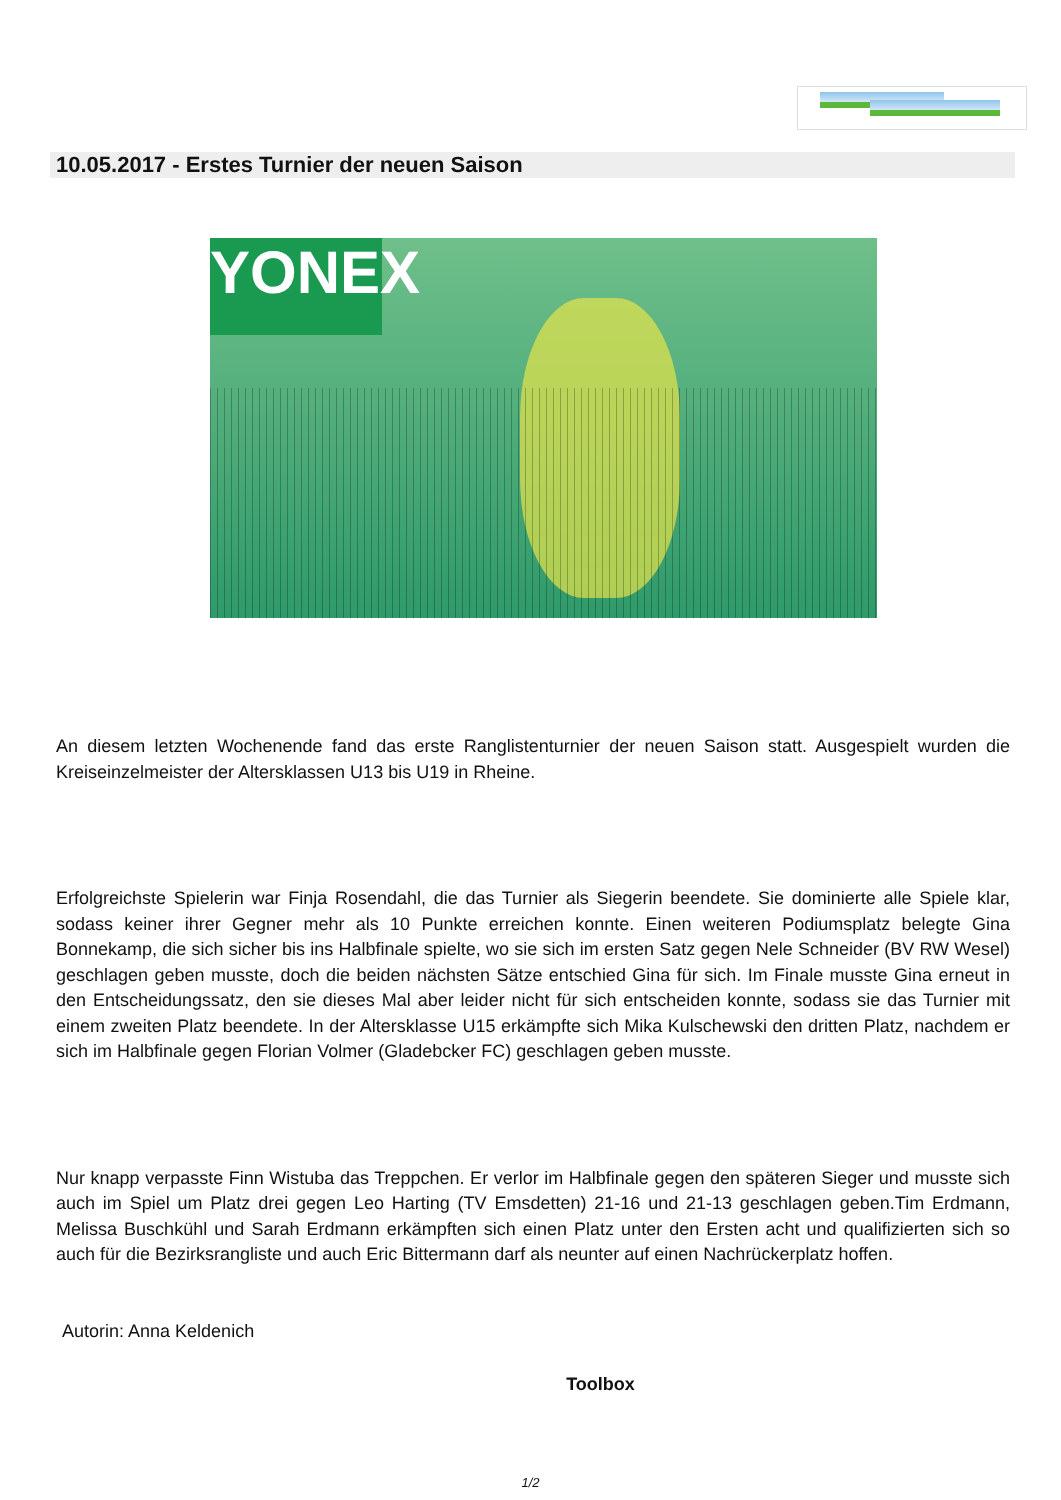10.05.2017 - Erstes Turnier der neuen Saison
YONEX
An diesem letzten Wochenende fand das erste Ranglistenturnier der neuen Saison statt. Ausgespielt wurden die Kreiseinzelmeister der Altersklassen U13 bis U19 in Rheine.
Erfolgreichste Spielerin war Finja Rosendahl, die das Turnier als Siegerin beendete. Sie dominierte alle Spiele klar, sodass keiner ihrer Gegner mehr als 10 Punkte erreichen konnte. Einen weiteren Podiumsplatz belegte Gina Bonnekamp, die sich sicher bis ins Halbfinale spielte, wo sie sich im ersten Satz gegen Nele Schneider (BV RW Wesel) geschlagen geben musste, doch die beiden nächsten Sätze entschied Gina für sich. Im Finale musste Gina erneut in den Entscheidungssatz, den sie dieses Mal aber leider nicht für sich entscheiden konnte, sodass sie das Turnier mit einem zweiten Platz beendete. In der Altersklasse U15 erkämpfte sich Mika Kulschewski den dritten Platz, nachdem er sich im Halbfinale gegen Florian Volmer (Gladebcker FC) geschlagen geben musste.
Nur knapp verpasste Finn Wistuba das Treppchen. Er verlor im Halbfinale gegen den späteren Sieger und musste sich auch im Spiel um Platz drei gegen Leo Harting (TV Emsdetten) 21-16 und 21-13 geschlagen geben.Tim Erdmann, Melissa Buschkühl und Sarah Erdmann erkämpften sich einen Platz unter den Ersten acht und qualifizierten sich so auch für die Bezirksrangliste und auch Eric Bittermann darf als neunter auf einen Nachrückerplatz hoffen.
Autorin: Anna Keldenich
Toolbox
1/2